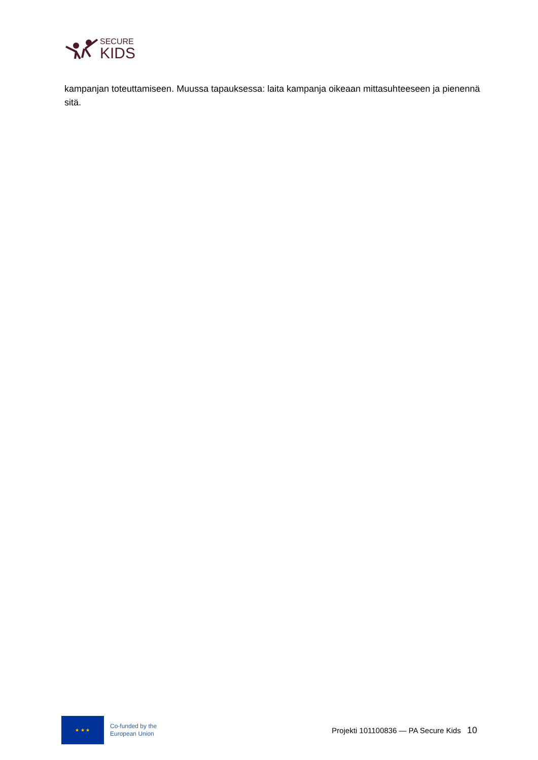SECURE
KIDS
kampanjan toteuttamiseen. Muussa tapauksessa: laita kampanja oikeaan mittasuhteeseen ja pienennä sitä.
★ ★ ★
Co-funded by the
European Union
Projekti 101100836 — PA Secure Kids
10